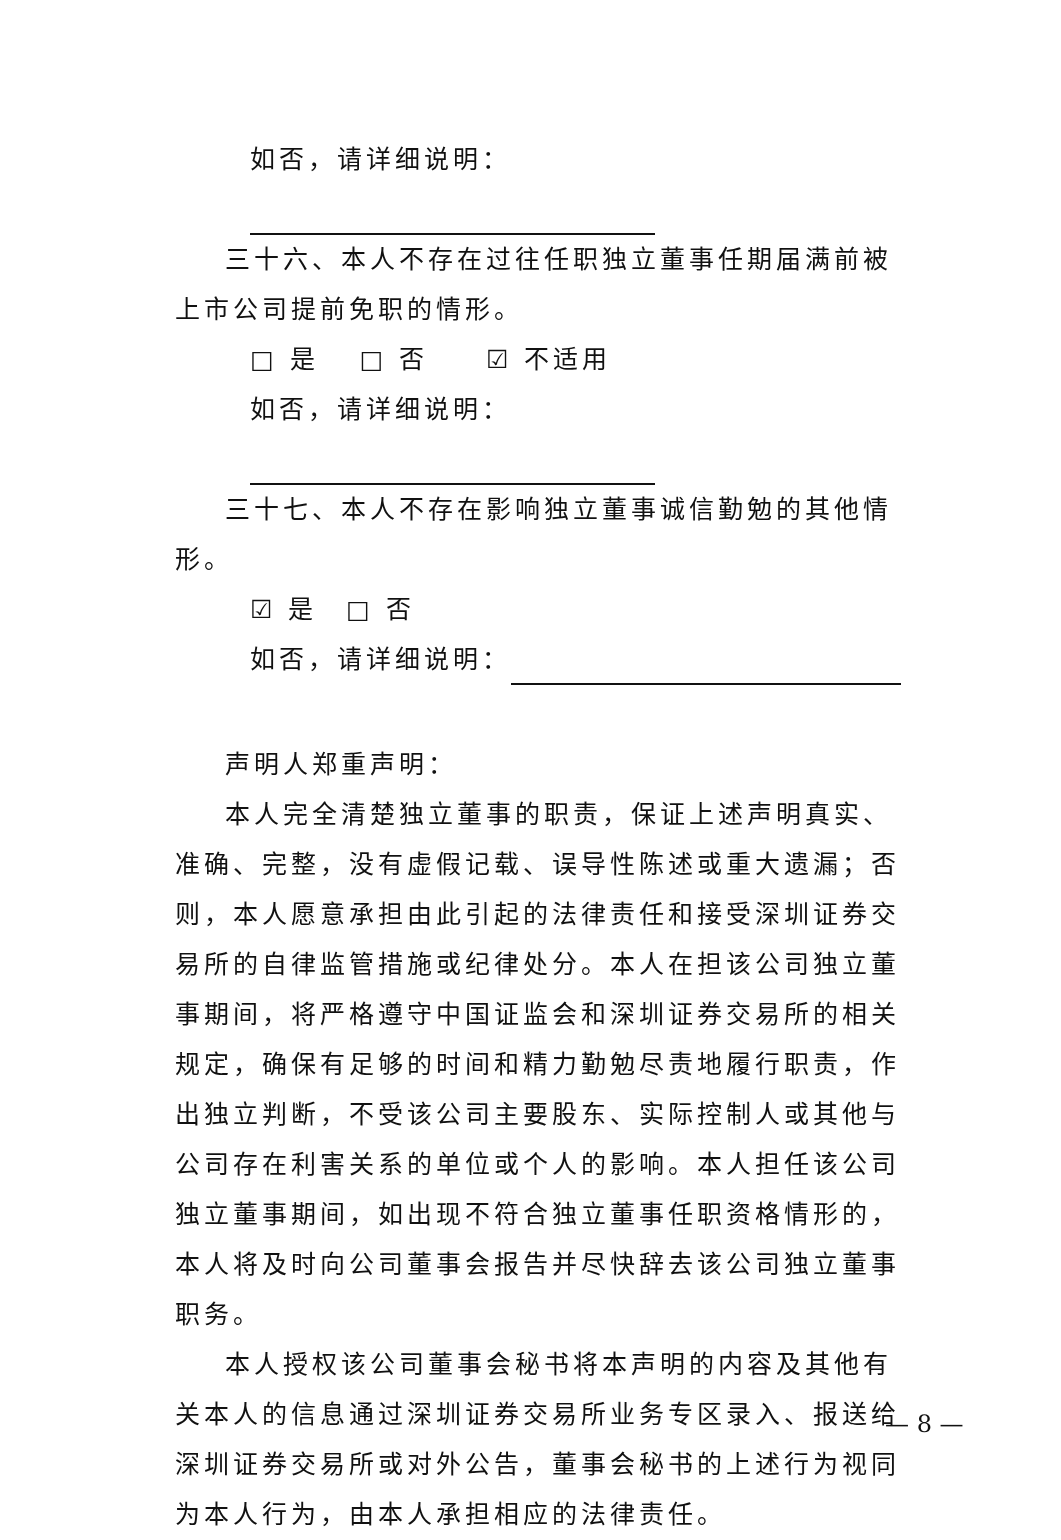如否，请详细说明：
三十六、本人不存在过往任职独立董事任期届满前被上市公司提前免职的情形。
□ 是　 □ 否　　☑ 不适用
如否，请详细说明：
三十七、本人不存在影响独立董事诚信勤勉的其他情形。
☑ 是　□ 否
如否，请详细说明：
声明人郑重声明：
本人完全清楚独立董事的职责，保证上述声明真实、准确、完整，没有虚假记载、误导性陈述或重大遗漏；否则，本人愿意承担由此引起的法律责任和接受深圳证券交易所的自律监管措施或纪律处分。本人在担该公司独立董事期间，将严格遵守中国证监会和深圳证券交易所的相关规定，确保有足够的时间和精力勤勉尽责地履行职责，作出独立判断，不受该公司主要股东、实际控制人或其他与公司存在利害关系的单位或个人的影响。本人担任该公司独立董事期间，如出现不符合独立董事任职资格情形的，本人将及时向公司董事会报告并尽快辞去该公司独立董事职务。
本人授权该公司董事会秘书将本声明的内容及其他有关本人的信息通过深圳证券交易所业务专区录入、报送给深圳证券交易所或对外公告，董事会秘书的上述行为视同为本人行为，由本人承担相应的法律责任。
— 8 —